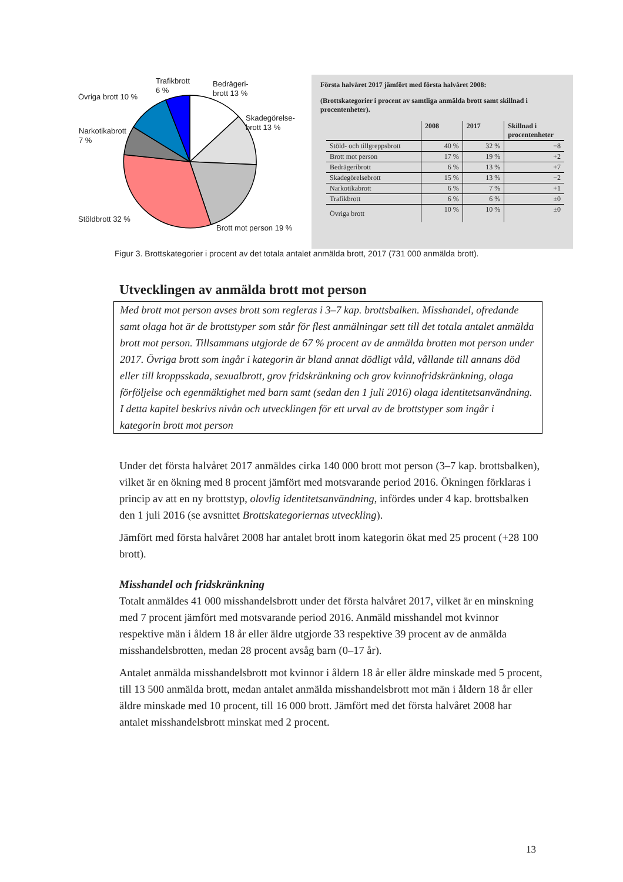Trafikbrott
6 %
Bedrägeri-
brott 13 %
Övriga brott 10 %
Skadegörelse-
brott 13 %
Narkotikabrott
7 %
Stöldbrott 32 %
Brott mot person 19 %
Första halvåret 2017 jämfört med första halvåret 2008:
(Brottskategorier i procent av samtliga anmälda brott samt skillnad i procentenheter).
| | 2008 | 2017 | Skillnad i procentenheter |
| --- | --- | --- | --- |
| Stöld- och tillgreppsbrott | 40 % | 32 % | −8 |
| Brott mot person | 17 % | 19 % | +2 |
| Bedrägeribrott | 6 % | 13 % | +7 |
| Skadegörelsebrott | 15 % | 13 % | −2 |
| Narkotikabrott | 6 % | 7 % | +1 |
| Trafikbrott | 6 % | 6 % | ±0 |
| Övriga brott | 10 % | 10 % | ±0 |
Figur 3. Brottskategorier i procent av det totala antalet anmälda brott, 2017 (731 000 anmälda brott).
Utvecklingen av anmälda brott mot person
Med brott mot person avses brott som regleras i 3–7 kap. brottsbalken. Misshandel, ofredande samt olaga hot är de brottstyper som står för flest anmälningar sett till det totala antalet anmälda brott mot person. Tillsammans utgjorde de 67 % procent av de anmälda brotten mot person under 2017. Övriga brott som ingår i kategorin är bland annat dödligt våld, vållande till annans död eller till kroppsskada, sexualbrott, grov fridskränkning och grov kvinnofridskränkning, olaga förföljelse och egenmäktighet med barn samt (sedan den 1 juli 2016) olaga identitetsanvändning. I detta kapitel beskrivs nivån och utvecklingen för ett urval av de brottstyper som ingår i kategorin brott mot person
Under det första halvåret 2017 anmäldes cirka 140 000 brott mot person (3–7 kap. brottsbalken), vilket är en ökning med 8 procent jämfört med motsvarande period 2016. Ökningen förklaras i princip av att en ny brottstyp, olovlig identitetsanvändning, infördes under 4 kap. brottsbalken den 1 juli 2016 (se avsnittet Brottskategoriernas utveckling).
Jämfört med första halvåret 2008 har antalet brott inom kategorin ökat med 25 procent (+28 100 brott).
Misshandel och fridskränkning
Totalt anmäldes 41 000 misshandelsbrott under det första halvåret 2017, vilket är en minskning med 7 procent jämfört med motsvarande period 2016. Anmäld misshandel mot kvinnor respektive män i åldern 18 år eller äldre utgjorde 33 respektive 39 procent av de anmälda misshandelsbrotten, medan 28 procent avsåg barn (0–17 år).
Antalet anmälda misshandelsbrott mot kvinnor i åldern 18 år eller äldre minskade med 5 procent, till 13 500 anmälda brott, medan antalet anmälda misshandelsbrott mot män i åldern 18 år eller äldre minskade med 10 procent, till 16 000 brott. Jämfört med det första halvåret 2008 har antalet misshandelsbrott minskat med 2 procent.
13